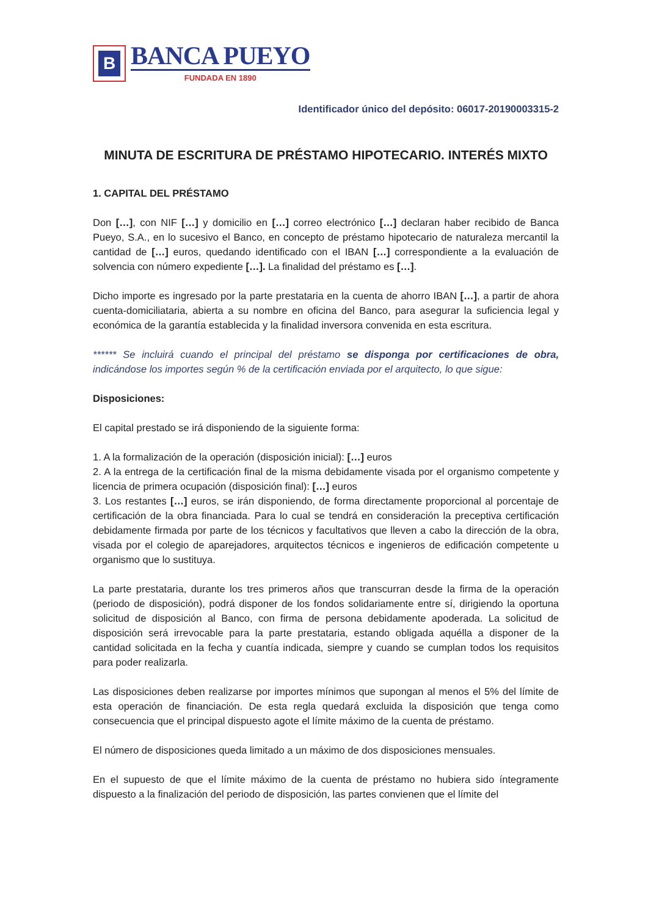B
BANCA PUEYO
FUNDADA EN 1890
Identificador único del depósito: 06017-20190003315-2
MINUTA DE ESCRITURA DE PRÉSTAMO HIPOTECARIO. INTERÉS MIXTO
1. CAPITAL DEL PRÉSTAMO
Don […], con NIF […] y domicilio en […] correo electrónico […] declaran haber recibido de Banca Pueyo, S.A., en lo sucesivo el Banco, en concepto de préstamo hipotecario de naturaleza mercantil la cantidad de […] euros, quedando identificado con el IBAN […] correspondiente a la evaluación de solvencia con número expediente […]. La finalidad del préstamo es […].
Dicho importe es ingresado por la parte prestataria en la cuenta de ahorro IBAN […], a partir de ahora cuenta-domiciliataria, abierta a su nombre en oficina del Banco, para asegurar la suficiencia legal y económica de la garantía establecida y la finalidad inversora convenida en esta escritura.
****** Se incluirá cuando el principal del préstamo se disponga por certificaciones de obra, indicándose los importes según % de la certificación enviada por el arquitecto, lo que sigue:
Disposiciones:
El capital prestado se irá disponiendo de la siguiente forma:
1. A la formalización de la operación (disposición inicial): […] euros
2. A la entrega de la certificación final de la misma debidamente visada por el organismo competente y licencia de primera ocupación (disposición final): […] euros
3. Los restantes […] euros, se irán disponiendo, de forma directamente proporcional al porcentaje de certificación de la obra financiada. Para lo cual se tendrá en consideración la preceptiva certificación debidamente firmada por parte de los técnicos y facultativos que lleven a cabo la dirección de la obra, visada por el colegio de aparejadores, arquitectos técnicos e ingenieros de edificación competente u organismo que lo sustituya.
La parte prestataria, durante los tres primeros años que transcurran desde la firma de la operación (periodo de disposición), podrá disponer de los fondos solidariamente entre sí, dirigiendo la oportuna solicitud de disposición al Banco, con firma de persona debidamente apoderada. La solicitud de disposición será irrevocable para la parte prestataria, estando obligada aquélla a disponer de la cantidad solicitada en la fecha y cuantía indicada, siempre y cuando se cumplan todos los requisitos para poder realizarla.
Las disposiciones deben realizarse por importes mínimos que supongan al menos el 5% del límite de esta operación de financiación. De esta regla quedará excluida la disposición que tenga como consecuencia que el principal dispuesto agote el límite máximo de la cuenta de préstamo.
El número de disposiciones queda limitado a un máximo de dos disposiciones mensuales.
En el supuesto de que el límite máximo de la cuenta de préstamo no hubiera sido íntegramente dispuesto a la finalización del periodo de disposición, las partes convienen que el límite del